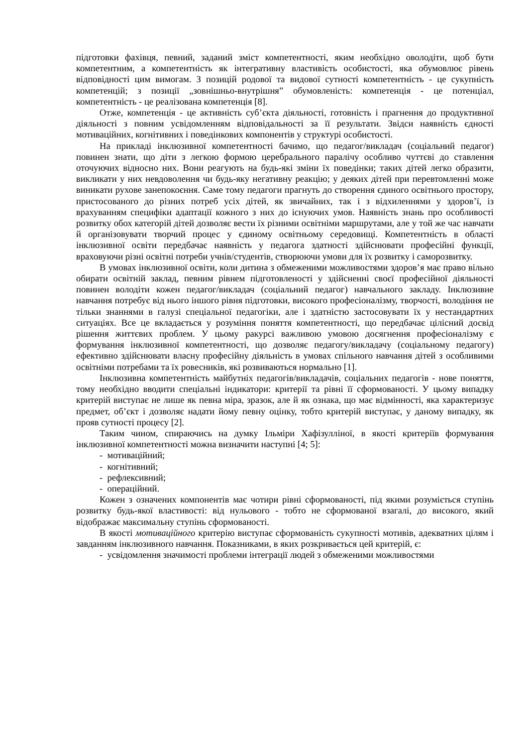підготовки фахівця, певний, заданий зміст компетентності, яким необхідно оволодіти, щоб бути компетентним, а компетентність як інтегративну властивість особистості, яка обумовлює рівень відповідності цим вимогам. З позицій родової та видової сутності компетентність - це сукупність компетенцій; з позиції „зовнішньо-внутрішня” обумовленість: компетенція - це потенціал, компетентність - це реалізована компетенція [8].
Отже, компетенція - це активність суб’єкта діяльності, готовність і прагнення до продуктивної діяльності з повним усвідомленням відповідальності за її результати. Звідси наявність єдності мотиваційних, когнітивних і поведінкових компонентів у структурі особистості.
На прикладі інклюзивної компетентності бачимо, що педагог/викладач (соціальний педагог) повинен знати, що діти з легкою формою церебрального паралічу особливо чуттєві до ставлення оточуючих відносно них. Вони реагують на будь-які зміни їх поведінки; таких дітей легко образити, викликати у них невдоволення чи будь-яку негативну реакцію; у деяких дітей при перевтомленні може виникати рухове занепокоєння. Саме тому педагоги прагнуть до створення єдиного освітнього простору, пристосованого до різних потреб усіх дітей, як звичайних, так і з відхиленнями у здоров’ї, із врахуванням специфіки адаптації кожного з них до існуючих умов. Наявність знань про особливості розвитку обох категорій дітей дозволяє вести їх різними освітніми маршрутами, але у той же час навчати й організовувати творчий процес у єдиному освітньому середовищі. Компетентність в області інклюзивної освіти передбачає наявність у педагога здатності здійснювати професійні функції, враховуючи різні освітні потреби учнів/студентів, створюючи умови для їх розвитку і саморозвитку.
В умовах інклюзивної освіти, коли дитина з обмеженими можливостями здоров’я має право вільно обирати освітній заклад, певним рівнем підготовленості у здійсненні своєї професійної діяльності повинен володіти кожен педагог/викладач (соціальний педагог) навчального закладу. Інклюзивне навчання потребує від нього іншого рівня підготовки, високого професіоналізму, творчості, володіння не тільки знаннями в галузі спеціальної педагогіки, але і здатністю застосовувати їх у нестандартних ситуаціях. Все це вкладається у розуміння поняття компетентності, що передбачає цілісний досвід рішення життєвих проблем. У цьому ракурсі важливою умовою досягнення професіоналізму є формування інклюзивної компетентності, що дозволяє педагогу/викладачу (соціальному педагогу) ефективно здійснювати власну професійну діяльність в умовах спільного навчання дітей з особливими освітніми потребами та їх ровесників, які розвиваються нормально [1].
Інклюзивна компетентність майбутніх педагогів/викладачів, соціальних педагогів - нове поняття, тому необхідно вводити спеціальні індикатори: критерії та рівні її сформованості. У цьому випадку критерій виступає не лише як певна міра, зразок, але й як ознака, що має відмінності, яка характеризує предмет, об’єкт і дозволяє надати йому певну оцінку, тобто критерій виступає, у даному випадку, як прояв сутності процесу [2].
Таким чином, спираючись на думку Ільміри Хафізулліної, в якості критеріїв формування інклюзивної компетентності можна визначити наступні [4; 5]:
- мотиваційний;
- когнітивний;
- рефлексивний;
- операційний.
Кожен з означених компонентів має чотири рівні сформованості, під якими розуміється ступінь розвитку будь-якої властивості: від нульового - тобто не сформованої взагалі, до високого, який відображає максимальну ступінь сформованості.
В якості мотиваційного критерію виступає сформованість сукупності мотивів, адекватних цілям і завданням інклюзивного навчання. Показниками, в яких розкривається цей критерій, є:
- усвідомлення значимості проблеми інтеграції людей з обмеженими можливостями